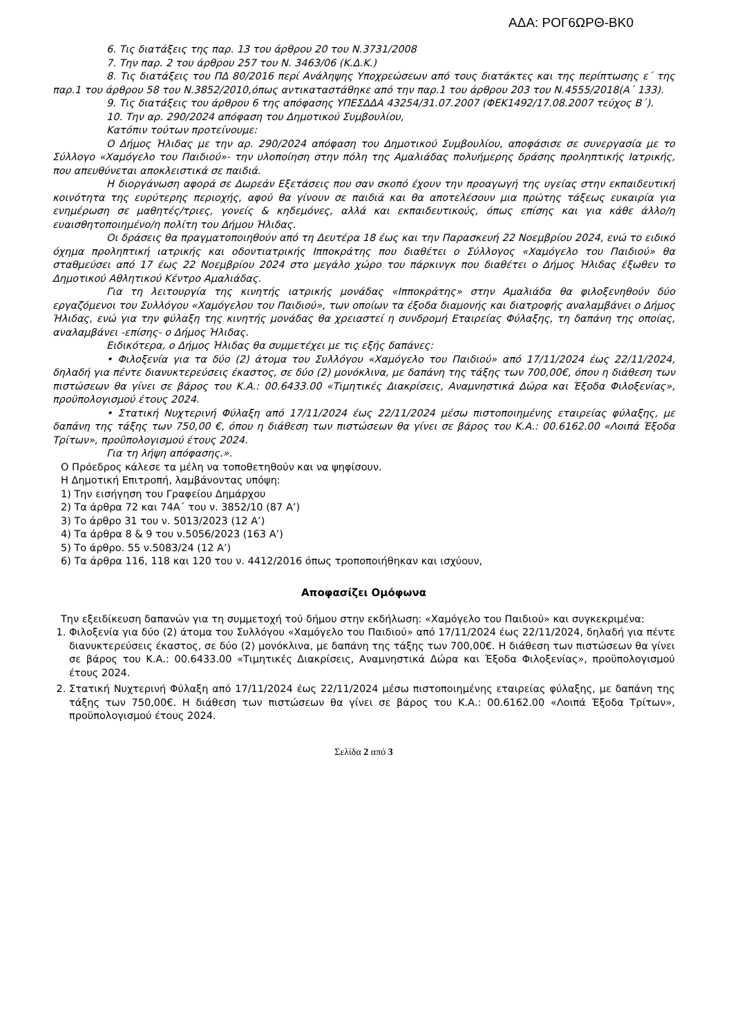ΑΔΑ: ΡΟΓ6ΩΡΘ-ΒΚ0
6. Τις διατάξεις της παρ. 13 του άρθρου 20 του Ν.3731/2008
7. Την παρ. 2 του άρθρου 257 του Ν. 3463/06 (Κ.Δ.Κ.)
8. Τις διατάξεις του ΠΔ 80/2016 περί Ανάληψης Υποχρεώσεων από τους διατάκτες και της περίπτωσης ε΄ της παρ.1 του άρθρου 58 του Ν.3852/2010,όπως αντικαταστάθηκε από την παρ.1 του άρθρου 203 του Ν.4555/2018(Α΄ 133).
9. Τις διατάξεις του άρθρου 6 της απόφασης ΥΠΕΣΔΔΑ 43254/31.07.2007 (ΦΕΚ1492/17.08.2007 τεύχος Β΄).
10. Την αρ. 290/2024 απόφαση του Δημοτικού Συμβουλίου,
Κατόπιν τούτων προτείνουμε:
Ο Δήμος Ήλιδας με την αρ. 290/2024 απόφαση του Δημοτικού Συμβουλίου, αποφάσισε σε συνεργασία με το Σύλλογο «Χαμόγελο του Παιδιού»- την υλοποίηση στην πόλη της Αμαλιάδας πολυήμερης δράσης προληπτικής Ιατρικής, που απευθύνεται αποκλειστικά σε παιδιά.
Η διοργάνωση αφορά σε Δωρεάν Εξετάσεις που σαν σκοπό έχουν την προαγωγή της υγείας στην εκπαιδευτική κοινότητα της ευρύτερης περιοχής, αφού θα γίνουν σε παιδιά και θα αποτελέσουν μια πρώτης τάξεως ευκαιρία για ενημέρωση σε μαθητές/τριες, γονείς & κηδεμόνες, αλλά και εκπαιδευτικούς, όπως επίσης και για κάθε άλλο/η ευαισθητοποιημένο/η πολίτη του Δήμου Ήλιδας.
Οι δράσεις θα πραγματοποιηθούν από τη Δευτέρα 18 έως και την Παρασκευή 22 Νοεμβρίου 2024, ενώ το ειδικό όχημα προληπτική ιατρικής και οδοντιατρικής Ιπποκράτης που διαθέτει ο Σύλλογος «Χαμόγελο του Παιδιού» θα σταθμεύσει από 17 έως 22 Νοεμβρίου 2024 στο μεγάλο χώρο του πάρκινγκ που διαθέτει ο Δήμος Ήλιδας έξωθεν το Δημοτικού Αθλητικού Κέντρο Αμαλιάδας.
Για τη λειτουργία της κινητής ιατρικής μονάδας «Ιπποκράτης» στην Αμαλιάδα θα φιλοξενηθούν δύο εργαζόμενοι του Συλλόγου «Χαμόγελου του Παιδιού», των οποίων τα έξοδα διαμονής και διατροφής αναλαμβάνει ο Δήμος Ήλιδας, ενώ για την φύλαξη της κινητής μονάδας θα χρειαστεί η συνδρομή Εταιρείας Φύλαξης, τη δαπάνη της οποίας, αναλαμβάνει -επίσης- ο Δήμος Ήλιδας.
Ειδικότερα, ο Δήμος Ήλιδας θα συμμετέχει με τις εξής δαπάνες:
• Φιλοξενία για τα δύο (2) άτομα του Συλλόγου «Χαμόγελο του Παιδιού» από 17/11/2024 έως 22/11/2024, δηλαδή για πέντε διανυκτερεύσεις έκαστος, σε δύο (2) μονόκλινα, με δαπάνη της τάξης των 700,00€, όπου η διάθεση των πιστώσεων θα γίνει σε βάρος του Κ.Α.: 00.6433.00 «Τιμητικές Διακρίσεις, Αναμνηστικά Δώρα και Έξοδα Φιλοξενίας», προϋπολογισμού έτους 2024.
• Στατική Νυχτερινή Φύλαξη από 17/11/2024 έως 22/11/2024 μέσω πιστοποιημένης εταιρείας φύλαξης, με δαπάνη της τάξης των 750,00 €, όπου η διάθεση των πιστώσεων θα γίνει σε βάρος του Κ.Α.: 00.6162.00 «Λοιπά Έξοδα Τρίτων», προϋπολογισμού έτους 2024.
Για τη λήψη απόφασης.».
Ο Πρόεδρος κάλεσε τα μέλη να τοποθετηθούν και να ψηφίσουν.
Η Δημοτική Επιτροπή, λαμβάνοντας υπόψη:
1) Την εισήγηση του Γραφείου Δημάρχου
2) Τα άρθρα 72 και 74Α΄ του ν. 3852/10 (87 Α’)
3) Το άρθρο 31 του ν. 5013/2023 (12 Α’)
4) Τα άρθρα 8 & 9 του ν.5056/2023 (163 Α’)
5) Το άρθρο. 55 ν.5083/24 (12 Α’)
6) Τα άρθρα 116, 118 και 120 του ν. 4412/2016 όπως τροποποιήθηκαν και ισχύουν,
Αποφασίζει Ομόφωνα
Την εξειδίκευση δαπανών για τη συμμετοχή τού δήμου στην εκδήλωση: «Χαμόγελο του Παιδιού» και συγκεκριμένα:
1. Φιλοξενία για δύο (2) άτομα του Συλλόγου «Χαμόγελο του Παιδιού» από 17/11/2024 έως 22/11/2024, δηλαδή για πέντε διανυκτερεύσεις έκαστος, σε δύο (2) μονόκλινα, με δαπάνη της τάξης των 700,00€. Η διάθεση των πιστώσεων θα γίνει σε βάρος του Κ.Α.: 00.6433.00 «Τιμητικές Διακρίσεις, Αναμνηστικά Δώρα και Έξοδα Φιλοξενίας», προϋπολογισμού έτους 2024.
2. Στατική Νυχτερινή Φύλαξη από 17/11/2024 έως 22/11/2024 μέσω πιστοποιημένης εταιρείας φύλαξης, με δαπάνη της τάξης των 750,00€. Η διάθεση των πιστώσεων θα γίνει σε βάρος του Κ.Α.: 00.6162.00 «Λοιπά Έξοδα Τρίτων», προϋπολογισμού έτους 2024.
Σελίδα 2 από 3